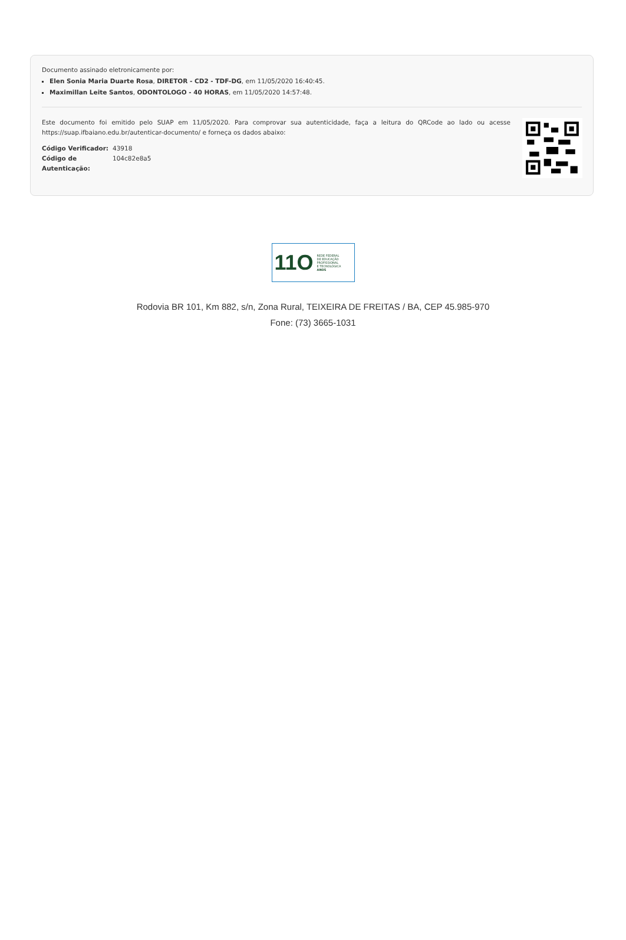Documento assinado eletronicamente por:
Elen Sonia Maria Duarte Rosa, DIRETOR - CD2 - TDF-DG, em 11/05/2020 16:40:45.
Maximillan Leite Santos, ODONTOLOGO - 40 HORAS, em 11/05/2020 14:57:48.
Este documento foi emitido pelo SUAP em 11/05/2020. Para comprovar sua autenticidade, faça a leitura do QRCode ao lado ou acesse https://suap.ifbaiano.edu.br/autenticar-documento/ e forneça os dados abaixo:
| Código Verificador: | 43918 |
| Código de Autenticação: | 104c82e8a5 |
11O
REDE FEDERAL
DE EDUCAÇÃO
PROFISSIONAL
E TECNOLÓGICA
ANOS
Rodovia BR 101, Km 882, s/n, Zona Rural, TEIXEIRA DE FREITAS / BA, CEP 45.985-970
Fone: (73) 3665-1031